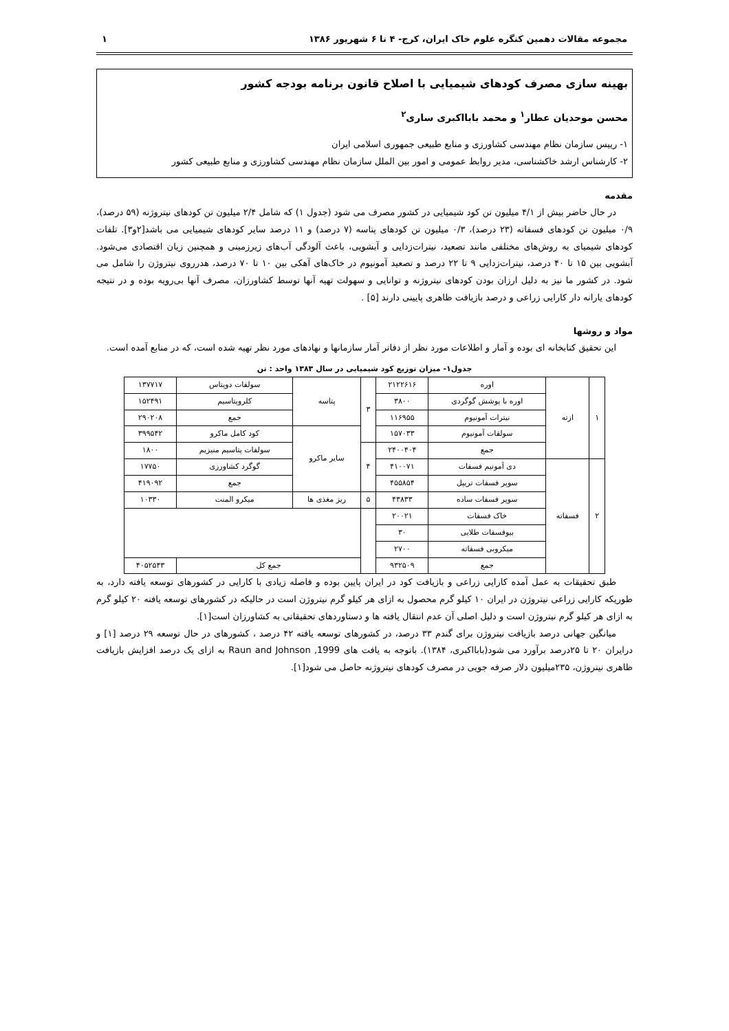مجموعه مقالات دهمین کنگره علوم خاک ایران، کرج- ۴ تا ۶ شهریور ۱۳۸۶ ۱
بهینه سازی مصرف کودهای شیمیایی با اصلاح قانون برنامه بودجه کشور
محسن موحدیان عطار<sup>۱</sup> و محمد بابااکبری ساری<sup>۲</sup>
۱- رییس سازمان نظام مهندسی کشاورزی و منابع طبیعی جمهوری اسلامی ایران
۲- کارشناس ارشد خاکشناسی، مدیر روابط عمومی و امور بین الملل سازمان نظام مهندسی کشاورزی و منابع طبیعی کشور
مقدمه
در حال حاضر بیش از ۴/۱ میلیون تن کود شیمیایی در کشور مصرف می شود (جدول ۱) که شامل ۲/۴ میلیون تن کودهای نیتروژنه (۵۹ درصد)، ۰/۹ میلیون تن کودهای فسفاته (۲۳ درصد)، ۰/۳ میلیون تن کودهای پتاسه (۷ درصد) و ۱۱ درصد سایر کودهای شیمیایی می باشد[۲و۳]. تلفات کودهای شیمیای به روش‌های مختلفی مانند تصعید، نیترات‌زدایی و آبشویی، باعث آلودگی آب‌های زیرزمینی و همچنین زیان اقتصادی می‌شود. آبشویی بین ۱۵ تا ۴۰ درصد، نیترات‌زدایی ۹ تا ۲۲ درصد و تصعید آمونیوم در خاک‌های آهکی بین ۱۰ تا ۷۰ درصد، هدرروی نیتروژن را شامل می شود. در کشور ما نیز به دلیل ارزان بودن کودهای نیتروژنه و توانایی و سهولت تهیه آنها توسط کشاورزان، مصرف آنها بی‌رویه بوده و در نتیجه کودهای یارانه دار کارایی زراعی و درصد بازیافت ظاهری پایینی دارند [۵] .
مواد و روشها
این تحقیق کتابخانه ای بوده و آمار و اطلاعات مورد نظر از دفاتر آمار سازمانها و نهادهای مورد نظر تهیه شده است، که در منابع آمده است.
جدول۱- میزان توزیع کود شیمیایی در سال ۱۳۸۳ واحد : تن
| ۱ | ازته | اوره | ۲۱۲۲۶۱۶ | ۳ | پتاسه | سولفات دوپتاس | ۱۳۷۷۱۷ |
| | | اوره با پوشش گوگردی | ۳۸۰۰ | | | کلروپتاسیم | ۱۵۲۴۹۱ |
| | | نیترات آمونیوم | ۱۱۶۹۵۵ | | | جمع | ۲۹۰۲۰۸ |
| | | سولفات آمونیوم | ۱۵۷۰۳۳ | | سایر ماکرو | کود کامل ماکرو | ۳۹۹۵۴۲ |
| | | جمع | ۲۴۰۰۴۰۴ | ۴ | | سولفات پتاسیم منیزیم | ۱۸۰۰ |
| ۲ | فسفاته | دی آمونیم فسفات | ۴۱۰۰۷۱ | | | گوگرد کشاورزی | ۱۷۷۵۰ |
| | | سوپر فسفات تریپل | ۴۵۵۸۵۴ | | | جمع | ۴۱۹۰۹۲ |
| | | سوپر فسفات ساده | ۴۳۸۳۳ | ۵ | ریز مغذی ها | میکرو المنت | ۱۰۳۳۰ |
| | | خاک فسفات | ۲۰۰۲۱ | | | | |
| | | بیوفسفات طلایی | ۳۰ | | | | |
| | | میکروبی فسفاته | ۲۷۰۰ | | | | |
| | | جمع | ۹۳۲۵۰۹ | | جمع کل | | ۴۰۵۲۵۴۳ |
طبق تحقیقات به عمل آمده کارایی زراعی و بازیافت کود در ایران پایین بوده و فاصله زیادی با کارایی در کشورهای توسعه یافته دارد، به طوریکه کارایی زراعی نیتروژن در ایران ۱۰ کیلو گرم محصول به ازای هر کیلو گرم نیتروژن است در حالیکه در کشورهای توسعه یافته ۲۰ کیلو گرم به ازای هر کیلو گرم نیتروژن است و دلیل اصلی آن عدم انتقال یافته ها و دستاوردهای تحقیقاتی به کشاورزان است[۱].
میانگین جهانی درصد بازیافت نیتروژن برای گندم ۳۳ درصد، در کشورهای توسعه یافته ۴۲ درصد ، کشورهای در حال توسعه ۲۹ درصد [۱] و درایران ۲۰ تا ۲۵درصد برآورد می شود(بابااکبری، ۱۳۸۴). باتوجه به یافت های Raun and Johnson ,1999 به ازای یک درصد افزایش بازیافت ظاهری نیتروژن، ۲۳۵میلیون دلار صرفه جویی در مصرف کودهای نیتروژنه حاصل می شود[۱].